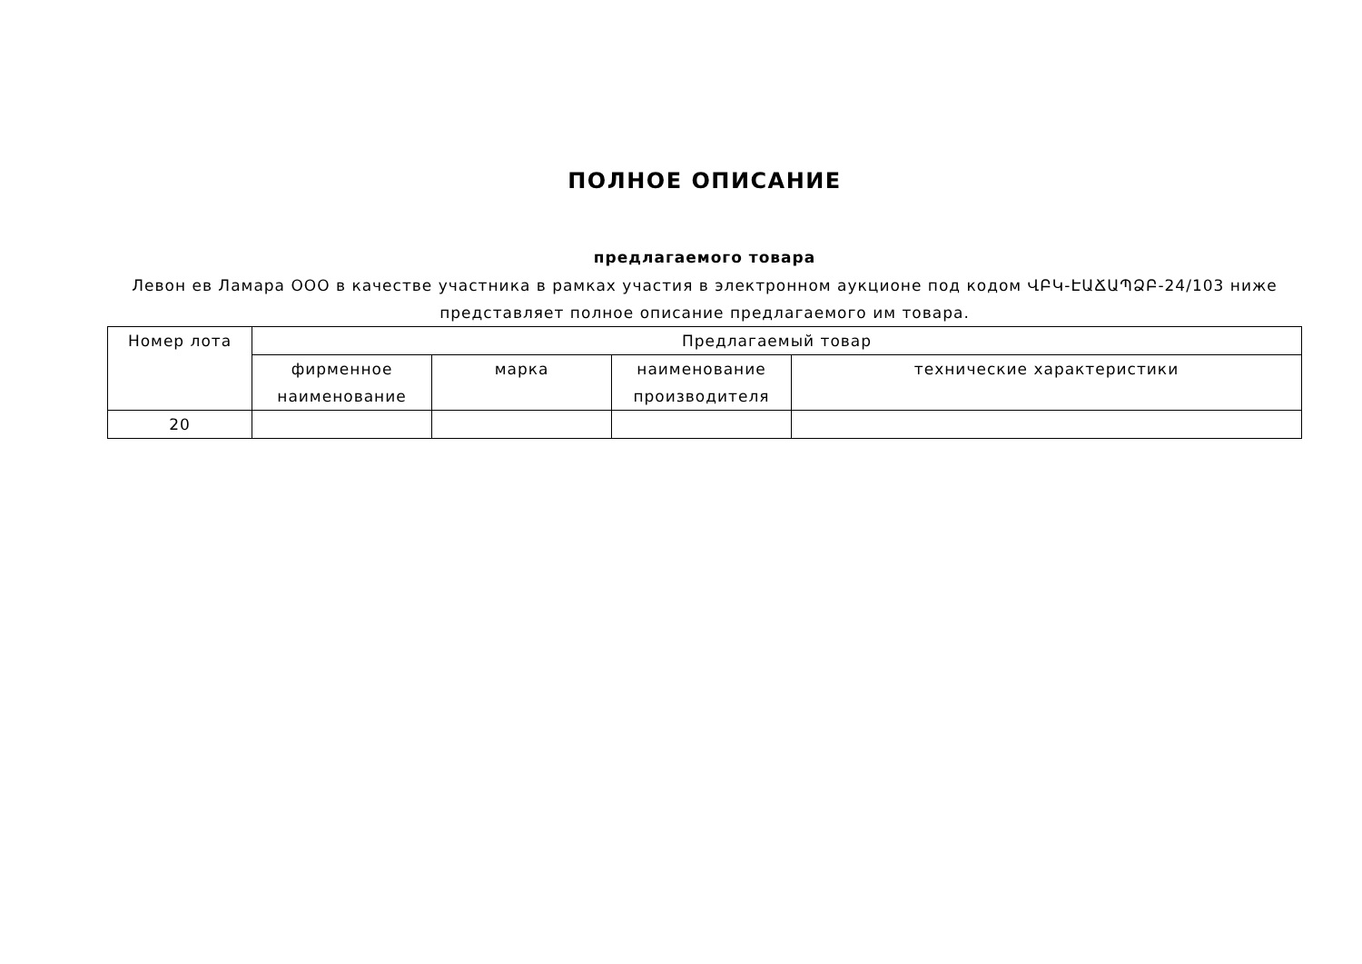ПОЛНОЕ ОПИСАНИЕ
предлагаемого товара
Левон ев Ламара ООО в качестве участника в рамках участия в электронном аукционе под кодом ՎԲԿ-ԷԱՃԱՊՁԲ-24/103 ниже представляет полное описание предлагаемого им товара.
| Номер лота | Предлагаемый товар | | | |
| --- | --- | --- | --- | --- |
| | фирменное наименование | марка | наименование производителя | технические характеристики |
| 20 | | | | |